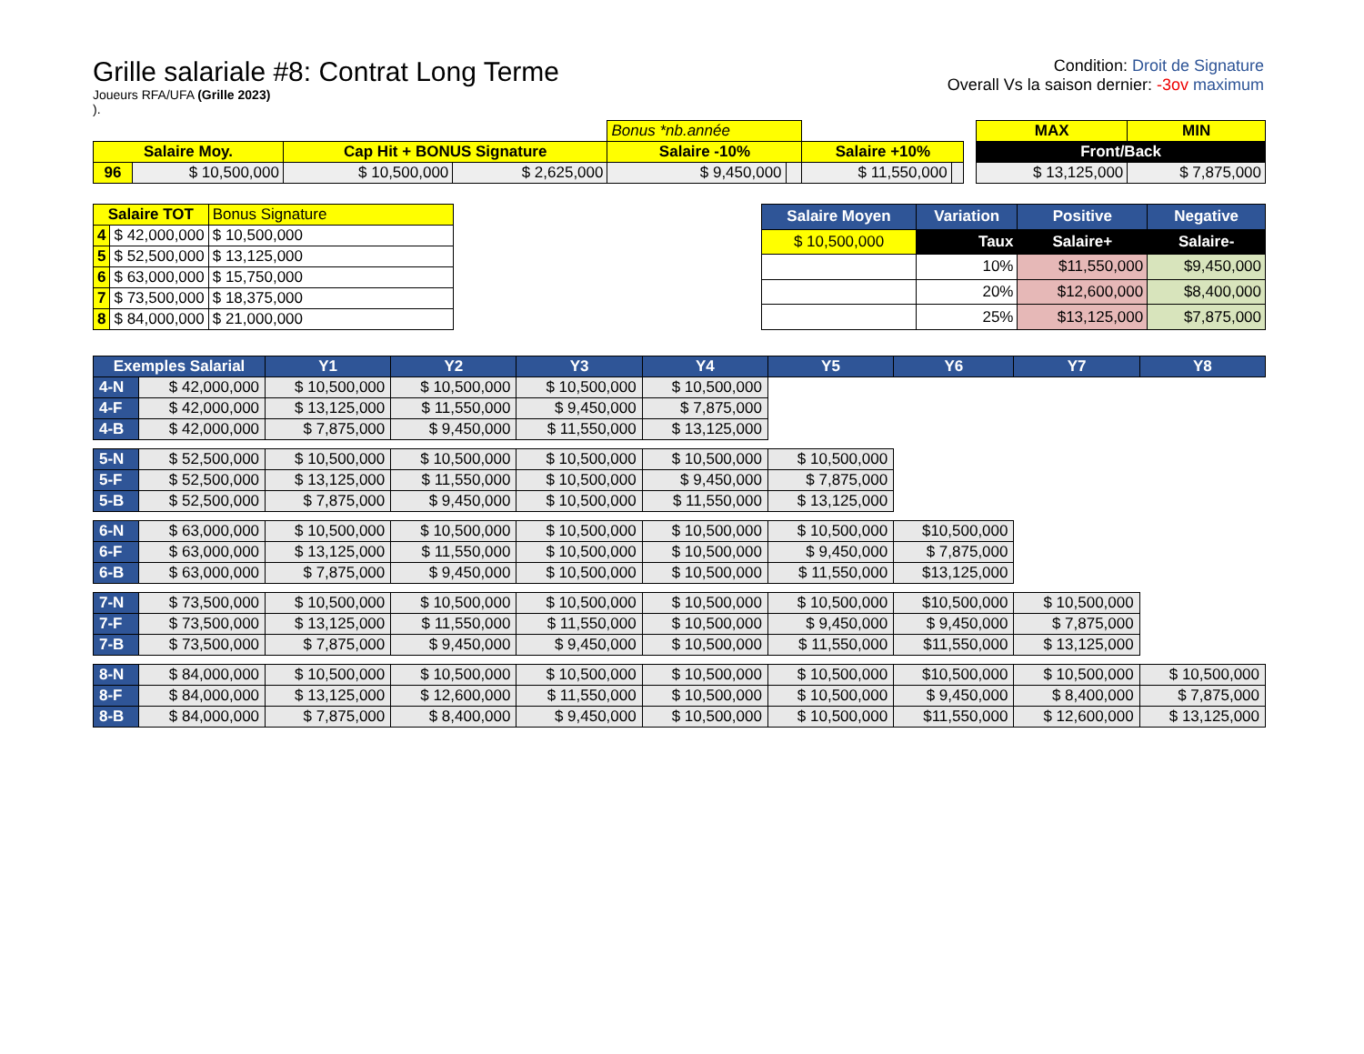Grille salariale #8: Contrat Long Terme
Joueurs RFA/UFA (Grille 2023)
).
Condition: Droit de Signature
Overall Vs la saison dernier: -3ov maximum
| | | | | Bonus *nb.année | | | | | MAX | MIN |
| Salaire Moy. | | Cap Hit + BONUS Signature | | Salaire -10% | | Salaire +10% | | | Front/Back | |
| 96 | $ 10,500,000 | $ 10,500,000 | $ 2,625,000 | $ 9,450,000 | | $ 11,550,000 | | | $ 13,125,000 | $ 7,875,000 |
| Salaire TOT | | Bonus Signature |
| 4 | $ 42,000,000 | $ 10,500,000 |
| 5 | $ 52,500,000 | $ 13,125,000 |
| 6 | $ 63,000,000 | $ 15,750,000 |
| 7 | $ 73,500,000 | $ 18,375,000 |
| 8 | $ 84,000,000 | $ 21,000,000 |
| Salaire Moyen | Variation | Positive | Negative |
| --- | --- | --- | --- |
| $ 10,500,000 | Taux | Salaire+ | Salaire- |
| | 10% | $11,550,000 | $9,450,000 |
| | 20% | $12,600,000 | $8,400,000 |
| | 25% | $13,125,000 | $7,875,000 |
| Exemples Salarial | | Y1 | Y2 | Y3 | Y4 | Y5 | Y6 | Y7 | Y8 |
| --- | --- | --- | --- | --- | --- | --- | --- | --- | --- |
| 4-N | $ 42,000,000 | $ 10,500,000 | $ 10,500,000 | $ 10,500,000 | $ 10,500,000 | | | | |
| 4-F | $ 42,000,000 | $ 13,125,000 | $ 11,550,000 | $ 9,450,000 | $ 7,875,000 | | | | |
| 4-B | $ 42,000,000 | $ 7,875,000 | $ 9,450,000 | $ 11,550,000 | $ 13,125,000 | | | | |
| 5-N | $ 52,500,000 | $ 10,500,000 | $ 10,500,000 | $ 10,500,000 | $ 10,500,000 | $ 10,500,000 | | | |
| 5-F | $ 52,500,000 | $ 13,125,000 | $ 11,550,000 | $ 10,500,000 | $ 9,450,000 | $ 7,875,000 | | | |
| 5-B | $ 52,500,000 | $ 7,875,000 | $ 9,450,000 | $ 10,500,000 | $ 11,550,000 | $ 13,125,000 | | | |
| 6-N | $ 63,000,000 | $ 10,500,000 | $ 10,500,000 | $ 10,500,000 | $ 10,500,000 | $ 10,500,000 | $10,500,000 | | |
| 6-F | $ 63,000,000 | $ 13,125,000 | $ 11,550,000 | $ 10,500,000 | $ 10,500,000 | $ 9,450,000 | $ 7,875,000 | | |
| 6-B | $ 63,000,000 | $ 7,875,000 | $ 9,450,000 | $ 10,500,000 | $ 10,500,000 | $ 11,550,000 | $13,125,000 | | |
| 7-N | $ 73,500,000 | $ 10,500,000 | $ 10,500,000 | $ 10,500,000 | $ 10,500,000 | $ 10,500,000 | $10,500,000 | $ 10,500,000 | |
| 7-F | $ 73,500,000 | $ 13,125,000 | $ 11,550,000 | $ 11,550,000 | $ 10,500,000 | $ 9,450,000 | $ 9,450,000 | $ 7,875,000 | |
| 7-B | $ 73,500,000 | $ 7,875,000 | $ 9,450,000 | $ 9,450,000 | $ 10,500,000 | $ 11,550,000 | $11,550,000 | $ 13,125,000 | |
| 8-N | $ 84,000,000 | $ 10,500,000 | $ 10,500,000 | $ 10,500,000 | $ 10,500,000 | $ 10,500,000 | $10,500,000 | $ 10,500,000 | $ 10,500,000 |
| 8-F | $ 84,000,000 | $ 13,125,000 | $ 12,600,000 | $ 11,550,000 | $ 10,500,000 | $ 10,500,000 | $ 9,450,000 | $ 8,400,000 | $ 7,875,000 |
| 8-B | $ 84,000,000 | $ 7,875,000 | $ 8,400,000 | $ 9,450,000 | $ 10,500,000 | $ 10,500,000 | $11,550,000 | $ 12,600,000 | $ 13,125,000 |